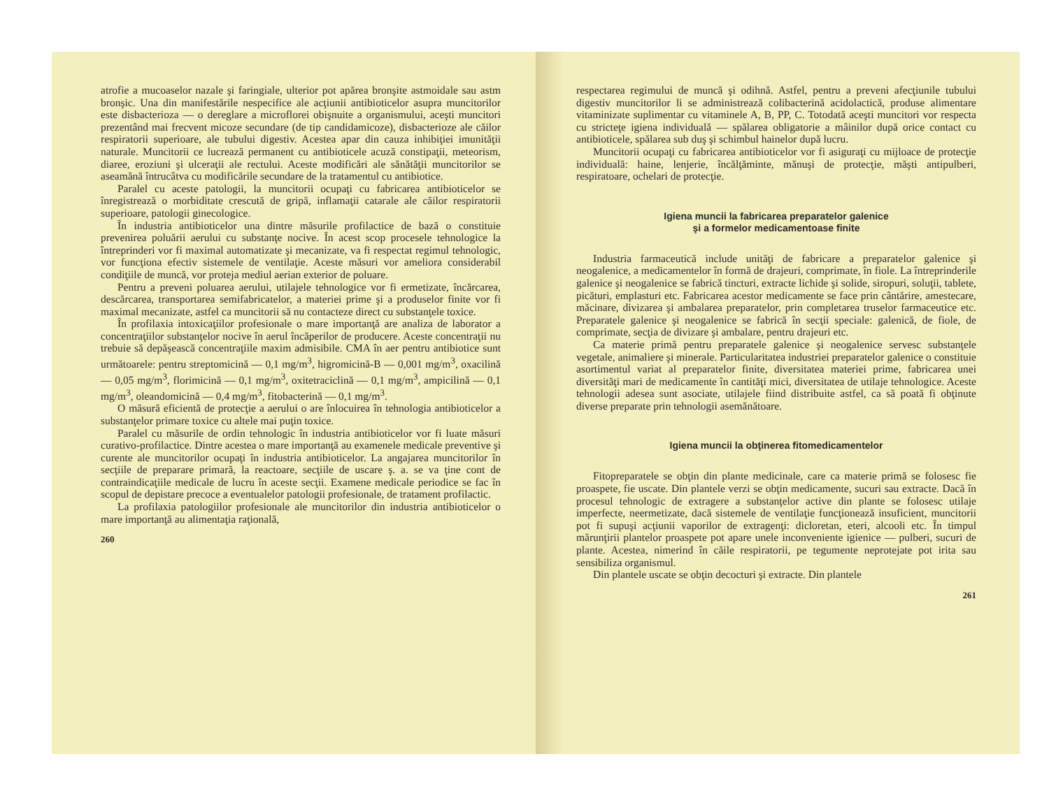atrofie a mucoaselor nazale şi faringiale, ulterior pot apărea bronşite astmoidale sau astm bronşic. Una din manifestările nespecifice ale acţiunii antibioticelor asupra muncitorilor este disbacterioza — o dereglare a microflorei obişnuite a organismului, aceşti muncitori prezentând mai frecvent micoze secundare (de tip candidamicoze), disbacterioze ale căilor respiratorii superioare, ale tubului digestiv. Acestea apar din cauza inhibiţiei imunităţii naturale. Muncitorii ce lucrează permanent cu antibioticele acuză constipaţii, meteorism, diaree, eroziuni şi ulceraţii ale rectului. Aceste modificări ale sănătăţii muncitorilor se aseamănă întrucâtva cu modificările secundare de la tratamentul cu antibiotice.
Paralel cu aceste patologii, la muncitorii ocupaţi cu fabricarea antibioticelor se înregistrează o morbiditate crescută de gripă, inflamaţii catarale ale căilor respiratorii superioare, patologii ginecologice.
În industria antibioticelor una dintre măsurile profilactice de bază o constituie prevenirea poluării aerului cu substanţe nocive. În acest scop procesele tehnologice la întreprinderi vor fi maximal automatizate şi mecanizate, va fi respectat regimul tehnologic, vor funcţiona efectiv sistemele de ventilaţie. Aceste măsuri vor ameliora considerabil condiţiile de muncă, vor proteja mediul aerian exterior de poluare.
Pentru a preveni poluarea aerului, utilajele tehnologice vor fi ermetizate, încărcarea, descărcarea, transportarea semifabricatelor, a materiei prime şi a produselor finite vor fi maximal mecanizate, astfel ca muncitorii să nu contacteze direct cu substanţele toxice.
În profilaxia intoxicaţiilor profesionale o mare importanţă are analiza de laborator a concentraţiilor substanţelor nocive în aerul încăperilor de producere. Aceste concentraţii nu trebuie să depăşească concentraţiile maxim admisibile. CMA în aer pentru antibiotice sunt următoarele: pentru streptomicină — 0,1 mg/m<sup>3</sup>, higromicină-B — 0,001 mg/m<sup>3</sup>, oxacilină — 0,05 mg/m<sup>3</sup>, florimicină — 0,1 mg/m<sup>3</sup>, oxitetraciclină — 0,1 mg/m<sup>3</sup>, ampicilină — 0,1 mg/m<sup>3</sup>, oleandomicină — 0,4 mg/m<sup>3</sup>, fitobacterină — 0,1 mg/m<sup>3</sup>.
O măsură eficientă de protecţie a aerului o are înlocuirea în tehnologia antibioticelor a substanţelor primare toxice cu altele mai puţin toxice.
Paralel cu măsurile de ordin tehnologic în industria antibioticelor vor fi luate măsuri curativo-profilactice. Dintre acestea o mare importanţă au examenele medicale preventive şi curente ale muncitorilor ocupaţi în industria antibioticelor. La angajarea muncitorilor în secţiile de preparare primară, la reactoare, secţiile de uscare ş. a. se va ţine cont de contraindicaţiile medicale de lucru în aceste secţii. Examene medicale periodice se fac în scopul de depistare precoce a eventualelor patologii profesionale, de tratament profilactic.
La profilaxia patologiilor profesionale ale muncitorilor din industria antibioticelor o mare importanţă au alimentaţia raţională,
260
respectarea regimului de muncă şi odihnă. Astfel, pentru a preveni afecţiunile tubului digestiv muncitorilor li se administrează colibacterină acidolactică, produse alimentare vitaminizate suplimentar cu vitaminele A, B, PP, C. Totodată aceşti muncitori vor respecta cu stricteţe igiena individuală — spălarea obligatorie a mâinilor după orice contact cu antibioticele, spălarea sub duş şi schimbul hainelor după lucru.
Muncitorii ocupaţi cu fabricarea antibioticelor vor fi asiguraţi cu mijloace de protecţie individuală: haine, lenjerie, încălţăminte, mănuşi de protecţie, măşti antipulberi, respiratoare, ochelari de protecţie.
Igiena muncii la fabricarea preparatelor galenice
şi a formelor medicamentoase finite
Industria farmaceutică include unităţi de fabricare a preparatelor galenice şi neogalenice, a medicamentelor în formă de drajeuri, comprimate, în fiole. La întreprinderile galenice şi neogalenice se fabrică tincturi, extracte lichide şi solide, siropuri, soluţii, tablete, picături, emplasturi etc. Fabricarea acestor medicamente se face prin cântărire, amestecare, măcinare, divizarea şi ambalarea preparatelor, prin completarea truselor farmaceutice etc. Preparatele galenice şi neogalenice se fabrică în secţii speciale: galenică, de fiole, de comprimate, secţia de divizare şi ambalare, pentru drajeuri etc.
Ca materie primă pentru preparatele galenice şi neogalenice servesc substanţele vegetale, animaliere şi minerale. Particularitatea industriei preparatelor galenice o constituie asortimentul variat al preparatelor finite, diversitatea materiei prime, fabricarea unei diversităţi mari de medicamente în cantităţi mici, diversitatea de utilaje tehnologice. Aceste tehnologii adesea sunt asociate, utilajele fiind distribuite astfel, ca să poată fi obţinute diverse preparate prin tehnologii asemănătoare.
Igiena muncii la obţinerea fitomedicamentelor
Fitopreparatele se obţin din plante medicinale, care ca materie primă se folosesc fie proaspete, fie uscate. Din plantele verzi se obţin medicamente, sucuri sau extracte. Dacă în procesul tehnologic de extragere a substanţelor active din plante se folosesc utilaje imperfecte, neermetizate, dacă sistemele de ventilaţie funcţionează insuficient, muncitorii pot fi supuşi acţiunii vaporilor de extragenţi: dicloretan, eteri, alcooli etc. În timpul mărunţirii plantelor proaspete pot apare unele inconveniente igienice — pulberi, sucuri de plante. Acestea, nimerind în căile respiratorii, pe tegumente neprotejate pot irita sau sensibiliza organismul.
Din plantele uscate se obţin decocturi şi extracte. Din plantele
261